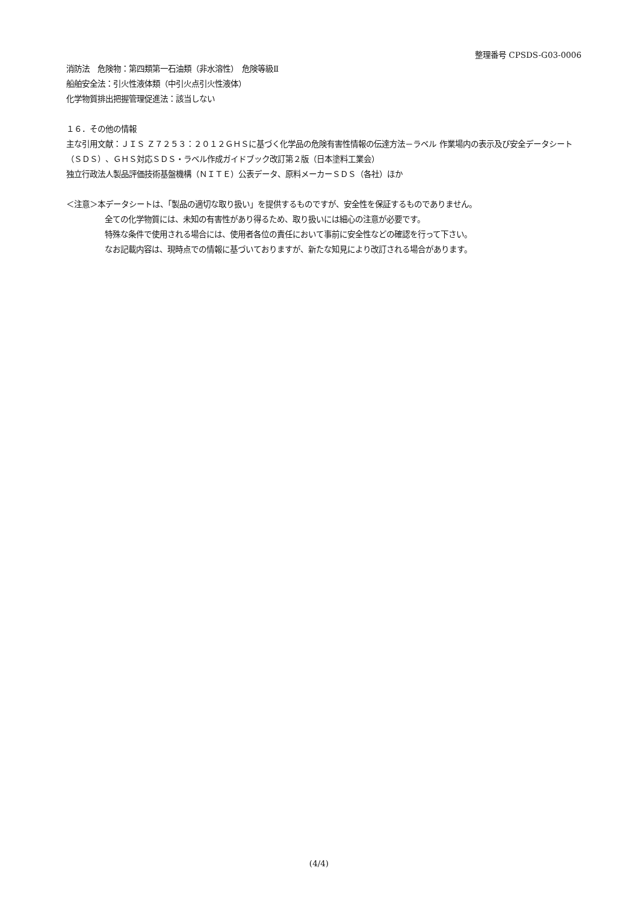整理番号 CPSDS-G03-0006
消防法　危険物：第四類第一石油類（非水溶性）　危険等級Ⅱ
船舶安全法：引火性液体類（中引火点引火性液体）
化学物質排出把握管理促進法：該当しない
１６．その他の情報
主な引用文献：ＪＩＳ Ｚ７２５３：２０１２ＧＨＳに基づく化学品の危険有害性情報の伝達方法－ラベル 作業場内の表示及び安全データシート（ＳＤＳ）、ＧＨＳ対応ＳＤＳ・ラベル作成ガイドブック改訂第２版（日本塗料工業会）
独立行政法人製品評価技術基盤機構（ＮＩＴＥ）公表データ、原料メーカーＳＤＳ（各社）ほか
＜注意＞本データシートは、「製品の適切な取り扱い」を提供するものですが、安全性を保証するものでありません。
全ての化学物質には、未知の有害性があり得るため、取り扱いには細心の注意が必要です。
特殊な条件で使用される場合には、使用者各位の責任において事前に安全性などの確認を行って下さい。
なお記載内容は、現時点での情報に基づいておりますが、新たな知見により改訂される場合があります。
(4/4)